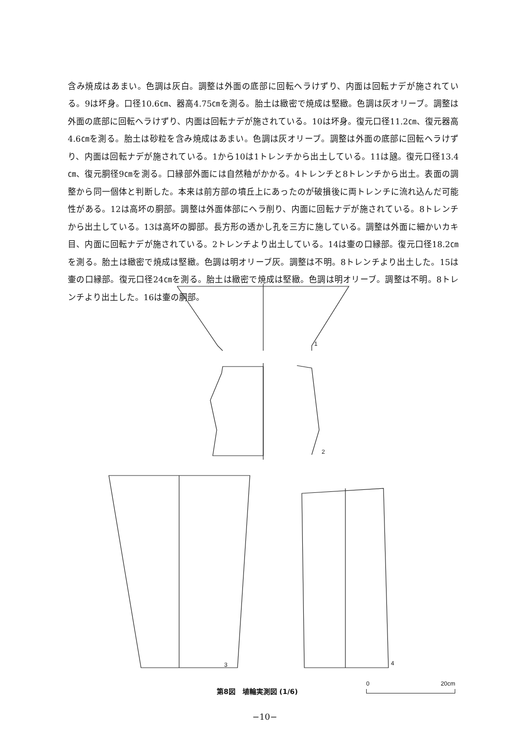含み焼成はあまい。色調は灰白。調整は外面の底部に回転ヘラけずり、内面は回転ナデが施されている。9は坏身。口径10.6㎝、器高4.75㎝を測る。胎土は緻密で焼成は堅緻。色調は灰オリーブ。調整は外面の底部に回転ヘラけずり、内面は回転ナデが施されている。10は坏身。復元口径11.2㎝、復元器高4.6㎝を測る。胎土は砂粒を含み焼成はあまい。色調は灰オリーブ。調整は外面の底部に回転ヘラけずり、内面は回転ナデが施されている。1から10は1トレンチから出土している。11は𤭯。復元口径13.4㎝、復元胴径9㎝を測る。口縁部外面には自然釉がかかる。4トレンチと8トレンチから出土。表面の調整から同一個体と判断した。本来は前方部の墳丘上にあったのが破損後に両トレンチに流れ込んだ可能性がある。12は高坏の胴部。調整は外面体部にヘラ削り、内面に回転ナデが施されている。8トレンチから出土している。13は高坏の脚部。長方形の透かし孔を三方に施している。調整は外面に細かいカキ目、内面に回転ナデが施されている。2トレンチより出土している。14は壷の口縁部。復元口径18.2㎝を測る。胎土は緻密で焼成は堅緻。色調は明オリーブ灰。調整は不明。8トレンチより出土した。15は壷の口縁部。復元口径24㎝を測る。胎土は緻密で焼成は堅緻。色調は明オリーブ。調整は不明。8トレンチより出土した。16は壷の胴部。
1
2
3
4
第8図　埴輪実測図 (1/6)
0 20cm
−10−